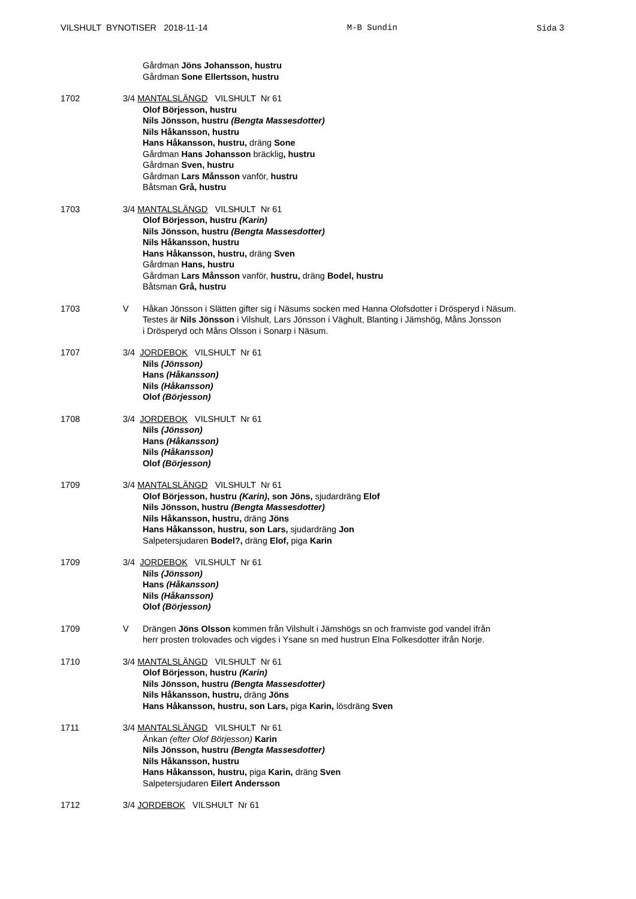VILSHULT BYNOTISER 2018-11-14 M-B Sundin Sida 3
Gårdman Jöns Johansson, hustru
Gårdman Sone Ellertsson, hustru
1702 3/4 MANTALSLÄNGD VILSHULT Nr 61
Olof Börjesson, hustru
Nils Jönsson, hustru (Bengta Massesdotter)
Nils Håkansson, hustru
Hans Håkansson, hustru, dräng Sone
Gårdman Hans Johansson bräcklig, hustru
Gårdman Sven, hustru
Gårdman Lars Månsson vanför, hustru
Båtsman Grå, hustru
1703 3/4 MANTALSLÄNGD VILSHULT Nr 61
Olof Börjesson, hustru (Karin)
Nils Jönsson, hustru (Bengta Massesdotter)
Nils Håkansson, hustru
Hans Håkansson, hustru, dräng Sven
Gårdman Hans, hustru
Gårdman Lars Månsson vanför, hustru, dräng Bodel, hustru
Båtsman Grå, hustru
1703 V Håkan Jönsson i Slätten gifter sig i Näsums socken med Hanna Olofsdotter i Drösperyd i Näsum.
Testes är Nils Jönsson i Vilshult, Lars Jönsson i Väghult, Blanting i Jämshög, Måns Jonsson
i Drösperyd och Måns Olsson i Sonarp i Näsum.
1707 3/4 JORDEBOK VILSHULT Nr 61
Nils (Jönsson)
Hans (Håkansson)
Nils (Håkansson)
Olof (Börjesson)
1708 3/4 JORDEBOK VILSHULT Nr 61
Nils (Jönsson)
Hans (Håkansson)
Nils (Håkansson)
Olof (Börjesson)
1709 3/4 MANTALSLÄNGD VILSHULT Nr 61
Olof Börjesson, hustru (Karin), son Jöns, sjudardräng Elof
Nils Jönsson, hustru (Bengta Massesdotter)
Nils Håkansson, hustru, dräng Jöns
Hans Håkansson, hustru, son Lars, sjudardräng Jon
Salpetersjudaren Bodel?, dräng Elof, piga Karin
1709 3/4 JORDEBOK VILSHULT Nr 61
Nils (Jönsson)
Hans (Håkansson)
Nils (Håkansson)
Olof (Börjesson)
1709 V Drängen Jöns Olsson kommen från Vilshult i Jämshögs sn och framviste god vandel ifrån
herr prosten trolovades och vigdes i Ysane sn med hustrun Elna Folkesdotter ifrån Norje.
1710 3/4 MANTALSLÄNGD VILSHULT Nr 61
Olof Börjesson, hustru (Karin)
Nils Jönsson, hustru (Bengta Massesdotter)
Nils Håkansson, hustru, dräng Jöns
Hans Håkansson, hustru, son Lars, piga Karin, lösdräng Sven
1711 3/4 MANTALSLÄNGD VILSHULT Nr 61
Änkan (efter Olof Börjesson) Karin
Nils Jönsson, hustru (Bengta Massesdotter)
Nils Håkansson, hustru
Hans Håkansson, hustru, piga Karin, dräng Sven
Salpetersjudaren Eilert Andersson
1712 3/4 JORDEBOK VILSHULT Nr 61